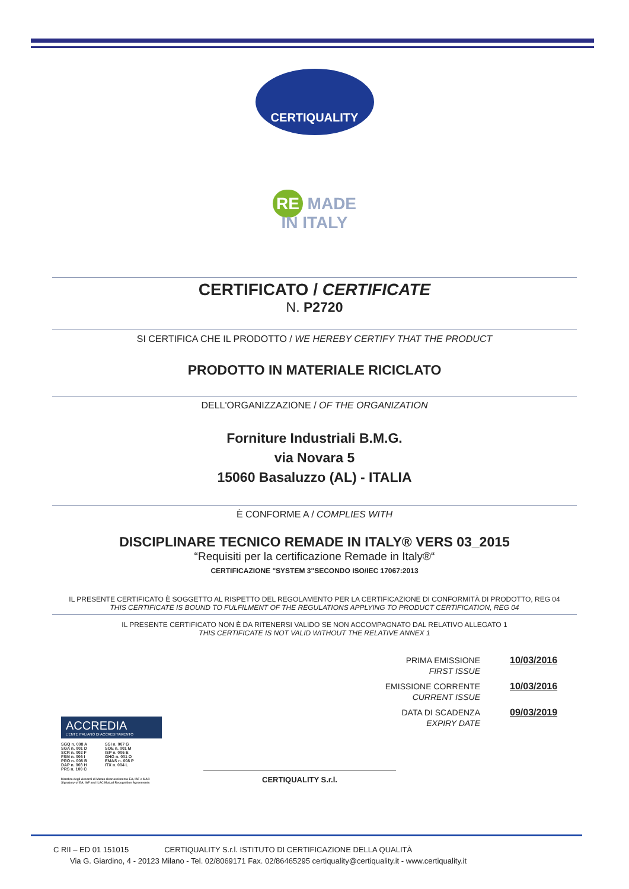CERTIQUALITY
RE MADE
IN ITALY
CERTIFICATO / CERTIFICATE
N. P2720
SI CERTIFICA CHE IL PRODOTTO / WE HEREBY CERTIFY THAT THE PRODUCT
PRODOTTO IN MATERIALE RICICLATO
DELL'ORGANIZZAZIONE / OF THE ORGANIZATION
Forniture Industriali B.M.G.
via Novara 5
15060 Basaluzzo (AL) - ITALIA
È CONFORME A / COMPLIES WITH
DISCIPLINARE TECNICO REMADE IN ITALY® VERS 03_2015
“Requisiti per la certificazione Remade in Italy®“
CERTIFICAZIONE "SYSTEM 3"SECONDO ISO/IEC 17067:2013
IL PRESENTE CERTIFICATO È SOGGETTO AL RISPETTO DEL REGOLAMENTO PER LA CERTIFICAZIONE DI CONFORMITÀ DI PRODOTTO, REG 04
THIS CERTIFICATE IS BOUND TO FULFILMENT OF THE REGULATIONS APPLYING TO PRODUCT CERTIFICATION, REG 04
IL PRESENTE CERTIFICATO NON È DA RITENERSI VALIDO SE NON ACCOMPAGNATO DAL RELATIVO ALLEGATO 1
THIS CERTIFICATE IS NOT VALID WITHOUT THE RELATIVE ANNEX 1
PRIMA EMISSIONE
FIRST ISSUE
10/03/2016
EMISSIONE CORRENTE
CURRENT ISSUE
10/03/2016
DATA DI SCADENZA
EXPIRY DATE
09/03/2019
ACCREDIA
L'ENTE ITALIANO DI ACCREDITAMENTO
SGQ n. 008 A
SGA n. 001 D
SCR n. 002 F
FSM n. 006 I
PRO n. 008 B
DAP n. 003 H
PRS n. 100 C
SSI n. 007 G
SOE n. 001 M
ISP n. 006 E
GHG n. 001 O
EMAS n. 008 P
ITX n. 004 L
Membro degli Accordi di Mutuo riconoscimento EA, IAF e ILAC
Signatory of EA, IAF and ILAC Mutual Recognition Agreements
CERTIQUALITY S.r.l.
C RII – ED 01 151015 CERTIQUALITY S.r.l. ISTITUTO DI CERTIFICAZIONE DELLA QUALITÀ
Via G. Giardino, 4 - 20123 Milano - Tel. 02/8069171 Fax. 02/86465295 certiquality@certiquality.it - www.certiquality.it